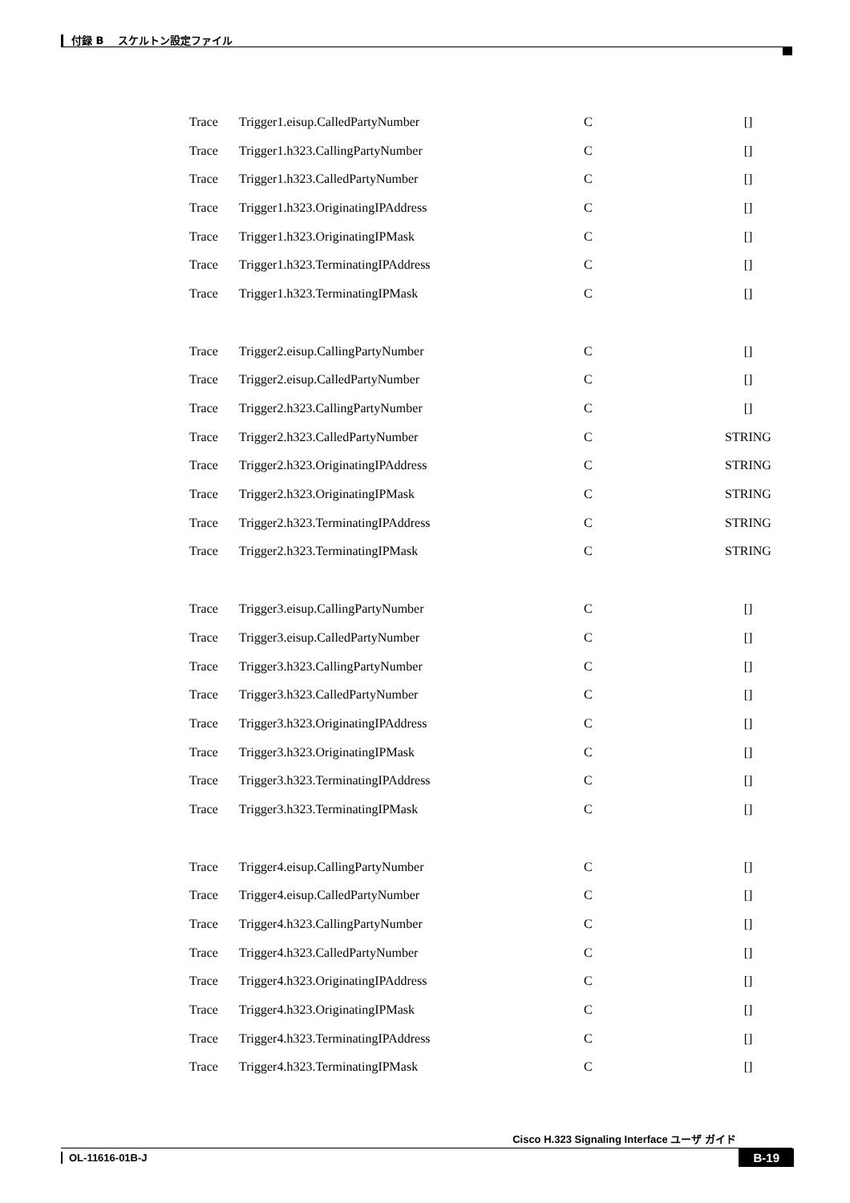付録 B　 スケルトン設定ファイル
| Trace | Trigger1.eisup.CalledPartyNumber | C | [] |
| Trace | Trigger1.h323.CallingPartyNumber | C | [] |
| Trace | Trigger1.h323.CalledPartyNumber | C | [] |
| Trace | Trigger1.h323.OriginatingIPAddress | C | [] |
| Trace | Trigger1.h323.OriginatingIPMask | C | [] |
| Trace | Trigger1.h323.TerminatingIPAddress | C | [] |
| Trace | Trigger1.h323.TerminatingIPMask | C | [] |
| Trace | Trigger2.eisup.CallingPartyNumber | C | [] |
| Trace | Trigger2.eisup.CalledPartyNumber | C | [] |
| Trace | Trigger2.h323.CallingPartyNumber | C | [] |
| Trace | Trigger2.h323.CalledPartyNumber | C | STRING |
| Trace | Trigger2.h323.OriginatingIPAddress | C | STRING |
| Trace | Trigger2.h323.OriginatingIPMask | C | STRING |
| Trace | Trigger2.h323.TerminatingIPAddress | C | STRING |
| Trace | Trigger2.h323.TerminatingIPMask | C | STRING |
| Trace | Trigger3.eisup.CallingPartyNumber | C | [] |
| Trace | Trigger3.eisup.CalledPartyNumber | C | [] |
| Trace | Trigger3.h323.CallingPartyNumber | C | [] |
| Trace | Trigger3.h323.CalledPartyNumber | C | [] |
| Trace | Trigger3.h323.OriginatingIPAddress | C | [] |
| Trace | Trigger3.h323.OriginatingIPMask | C | [] |
| Trace | Trigger3.h323.TerminatingIPAddress | C | [] |
| Trace | Trigger3.h323.TerminatingIPMask | C | [] |
| Trace | Trigger4.eisup.CallingPartyNumber | C | [] |
| Trace | Trigger4.eisup.CalledPartyNumber | C | [] |
| Trace | Trigger4.h323.CallingPartyNumber | C | [] |
| Trace | Trigger4.h323.CalledPartyNumber | C | [] |
| Trace | Trigger4.h323.OriginatingIPAddress | C | [] |
| Trace | Trigger4.h323.OriginatingIPMask | C | [] |
| Trace | Trigger4.h323.TerminatingIPAddress | C | [] |
| Trace | Trigger4.h323.TerminatingIPMask | C | [] |
Cisco H.323 Signaling Interface ユーザ ガイド
OL-11616-01B-J
B-19